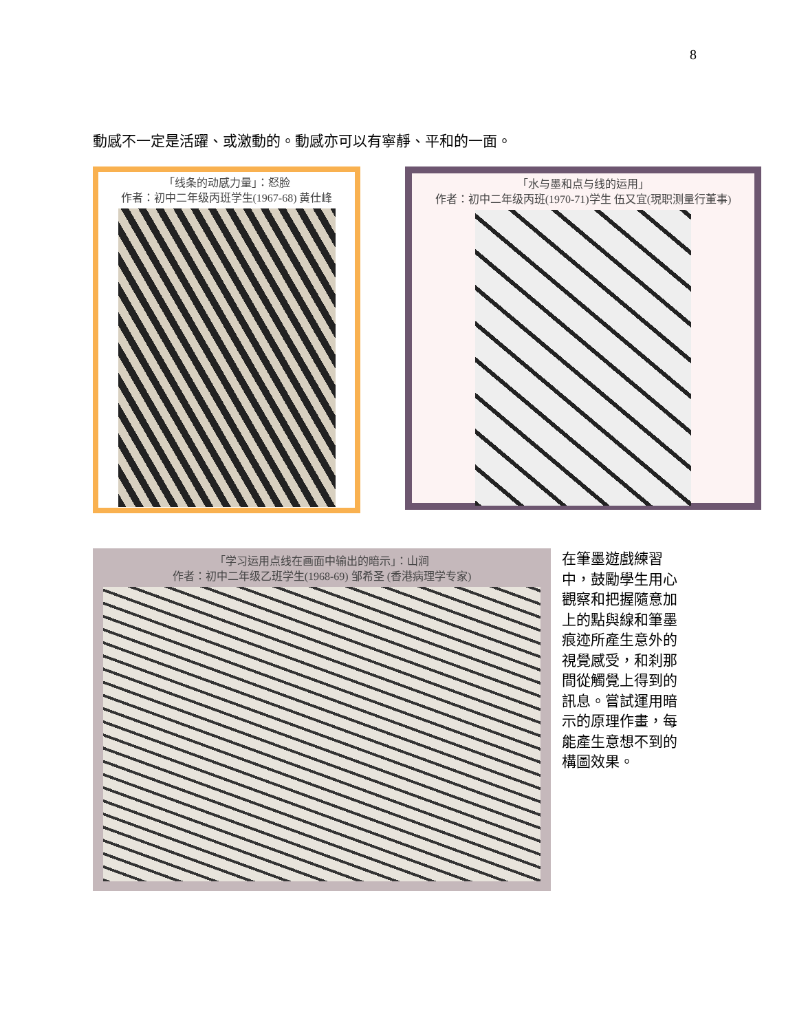8
動感不一定是活躍、或激動的。動感亦可以有寧靜、平和的一面。
「线条的动感力量」：怒脸
作者：初中二年级丙班学生(1967-68) 黄仕峰
「水与墨和点与线的运用」
作者：初中二年级丙班(1970-71)学生 伍又宜(現职测量行董事)
「学习运用点线在画面中输出的暗示」：山涧
作者：初中二年级乙班学生(1968-69) 邹希圣 (香港病理学专家)
在筆墨遊戲練習中，鼓勵學生用心觀察和把握隨意加上的點與線和筆墨痕迹所產生意外的視覺感受，和刹那間從觸覺上得到的訊息。嘗試運用暗示的原理作畫，每能產生意想不到的構圖效果。